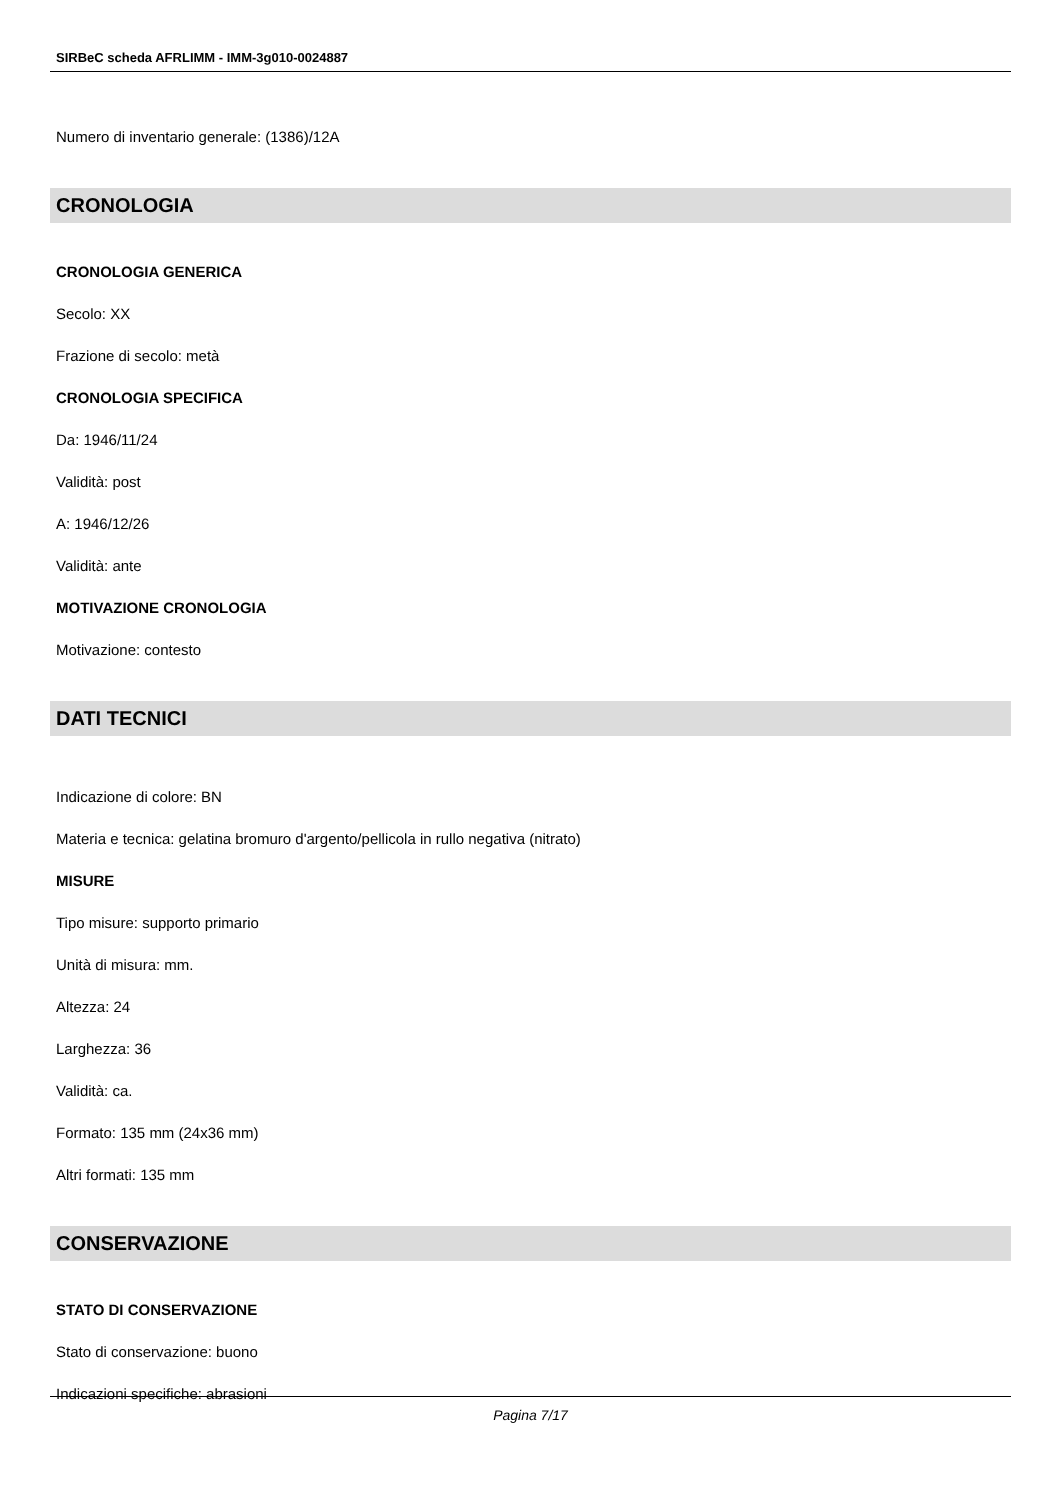SIRBeC scheda AFRLIMM - IMM-3g010-0024887
Numero di inventario generale: (1386)/12A
CRONOLOGIA
CRONOLOGIA GENERICA
Secolo: XX
Frazione di secolo: metà
CRONOLOGIA SPECIFICA
Da: 1946/11/24
Validità: post
A: 1946/12/26
Validità: ante
MOTIVAZIONE CRONOLOGIA
Motivazione: contesto
DATI TECNICI
Indicazione di colore: BN
Materia e tecnica: gelatina bromuro d'argento/pellicola in rullo negativa (nitrato)
MISURE
Tipo misure: supporto primario
Unità di misura: mm.
Altezza: 24
Larghezza: 36
Validità: ca.
Formato: 135 mm (24x36 mm)
Altri formati: 135 mm
CONSERVAZIONE
STATO DI CONSERVAZIONE
Stato di conservazione: buono
Indicazioni specifiche: abrasioni
Pagina 7/17